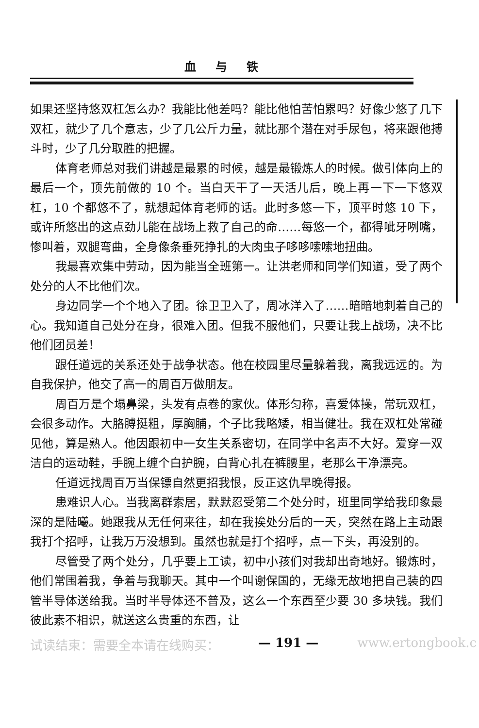血与铁
如果还坚持悠双杠怎么办？我能比他差吗？能比他怕苦怕累吗？好像少悠了几下双杠，就少了几个意志，少了几公斤力量，就比那个潜在对手尿包，将来跟他搏斗时，少了几分取胜的把握。
体育老师总对我们讲越是最累的时候，越是最锻炼人的时候。做引体向上的最后一个，顶先前做的 10 个。当白天干了一天活儿后，晚上再一下一下悠双杠，10 个都悠不了，就想起体育老师的话。此时多悠一下，顶平时悠 10 下，或许所悠出的这点劲儿能在战场上救了自己的命……每悠一个，都得呲牙咧嘴，惨叫着，双腿弯曲，全身像条垂死挣扎的大肉虫子哆哆嗦嗦地扭曲。
我最喜欢集中劳动，因为能当全班第一。让洪老师和同学们知道，受了两个处分的人不比他们次。
身边同学一个个地入了团。徐卫卫入了，周冰洋入了……暗暗地刺着自己的心。我知道自己处分在身，很难入团。但我不服他们，只要让我上战场，决不比他们团员差！
跟任道远的关系还处于战争状态。他在校园里尽量躲着我，离我远远的。为自我保护，他交了高一的周百万做朋友。
周百万是个塌鼻梁，头发有点卷的家伙。体形匀称，喜爱体操，常玩双杠，会很多动作。大胳膊挺粗，厚胸脯，个子比我略矮，相当健壮。我在双杠处常碰见他，算是熟人。他因跟初中一女生关系密切，在同学中名声不大好。爱穿一双洁白的运动鞋，手腕上缠个白护腕，白背心扎在裤腰里，老那么干净漂亮。
任道远找周百万当保镖自然更招我恨，反正这仇早晚得报。
患难识人心。当我离群索居，默默忍受第二个处分时，班里同学给我印象最深的是陆曦。她跟我从无任何来往，却在我挨处分后的一天，突然在路上主动跟我打个招呼，让我万万没想到。虽然也就是打个招呼，点一下头，再没别的。
尽管受了两个处分，几乎要上工读，初中小孩们对我却出奇地好。锻炼时，他们常围着我，争着与我聊天。其中一个叫谢保国的，无缘无故地把自己装的四管半导体送给我。当时半导体还不普及，这么一个东西至少要 30 多块钱。我们彼此素不相识，就送这么贵重的东西，让
试读结束：需要全本请在线购买： — 191 — www.ertongbook.c